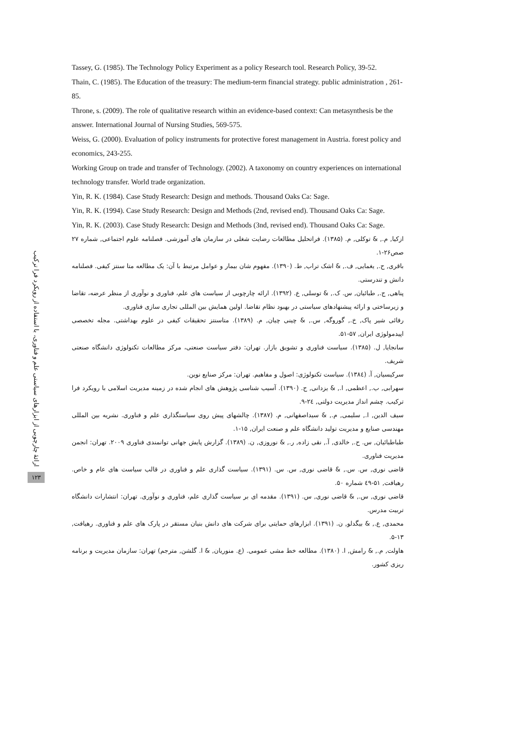ارائهٔ چارچوبی از ابزارهای سیاستی علم و فناوری، با استفاده از رویکرد فرا ترکیب
۱۲۳
Tassey, G. (1985). The Technology Policy Experiment as a policy Research tool. Research Policy, 39-52.
Thain, C. (1985). The Education of the treasury: The medium-term financial strategy. public administration , 261-85.
Throne, s. (2009). The role of qualitative research within an evidence-based context: Can metasynthesis be the answer. International Journal of Nursing Studies, 569-575.
Weiss, G. (2000). Evaluation of policy instruments for protective forest management in Austria. forest policy and economics, 243-255.
Working Group on trade and transfer of Technology. (2002). A taxonomy on country experiences on international technology transfer. World trade organization.
Yin, R. K. (1984). Case Study Research: Design and methods. Thousand Oaks Ca: Sage.
Yin, R. K. (1994). Case Study Research: Design and Methods (2nd, revised end). Thousand Oaks Ca: Sage.
Yin, R. K. (2003). Case Study Research: Design and Methods (3nd, revised end). Thousand Oaks Ca: Sage.
ازکیا, م., & توکلی, م. (۱۳۸۵). فراتحلیل مطالعات رضایت شغلی در سازمان های آموزشی. فصلنامه علوم اجتماعی, شماره ۲۷ صص۲۶-۱.
باقری, ح., یغمایی, ف., & اشک تراب, ط. (۱۳۹۰). مفهوم شان بیمار و عوامل مرتبط با آن: یک مطالعه متا سنتز کیفی. فصلنامه دانش و تندرستی.
پناهی, ج., طبائیان, س. ک., & توسلی, ع. (۱۳۹۲). ارائه چارچوبی از سیاست های علم، فناوری و نوآوری از منظر عرضه، تقاضا و زیرساختی و ارائه پیشنهادهای سیاستی در بهبود نظام تقاضا. اولین همایش بین المللی تجاری سازی فناوری.
رفائی شیر پاک, خ., گوروگه, س., & چینی چیان, م. (۱۳۸۹). متاسنتز تحقیقات کیفی در علوم بهداشتی. مجله تخصصی اپیدمولوژی ایران, ۵۷-۵۱.
سانجایا, ل. (۱۳۸۵). سیاست فناوری و تشویق بازار. تهران: دفتر سیاست صنعتی، مرکز مطالعات تکنولوژی دانشگاه صنعتی شریف.
سرکیسیان, آ. (۱۳۸٤). سیاست تکنولوژی: اصول و مفاهیم. تهران: مرکز صنایع نوین.
سهرابی, ب., اعظمی, ا., & یزدانی, ح. (۱۳۹۰). آسیب شناسی پژوهش های انجام شده در زمینه مدیریت اسلامی با رویکرد فرا ترکیب. چشم انداز مدیریت دولتی, ۲٤-۹.
سیف الدین, ا., سلیمی, م., & سیداصفهانی, م. (۱۳۸۷). چالشهای پیش روی سیاستگذاری علم و فناوری. نشریه بین المللی مهندسی صنایع و مدیریت تولید دانشگاه علم و صنعت ایران, ۱۵-۱.
طباطبائیان, س. ح., خالدی, آ., نقی زاده, ر., & نوروزی, ن. (۱۳۸۹). گزارش پایش جهانی توانمندی فناوری ۲۰۰۹. تهران: انجمن مدیریت فناوری.
قاضی نوری, س. س., & قاضی نوری, س. س. (۱۳۹۱). سیاست گذاری علم و فناوری در قالب سیاست های عام و خاص. رهیافت, ۵۱-٤۹ شماره ۵۰.
قاضی نوری, س., & قاضی نوری, س. (۱۳۹۱). مقدمه ای بر سیاست گذاری علم، فناوری و نوآوری. تهران: انتشارات دانشگاه تربیت مدرس.
محمدی, ع., & بیگدلو, ن. (۱۳۹۱). ابزارهای حمایتی برای شرکت های دانش بنیان مستقر در پارک های علم و فناوری. رهیافت, ۱۳-۵.
هاولت, م., & رامش, ا. (۱۳۸۰). مطالعه خط مشی عمومی. (ع. منوریان, & ا. گلشن, مترجم) تهران: سازمان مدیریت و برنامه ریزی کشور.